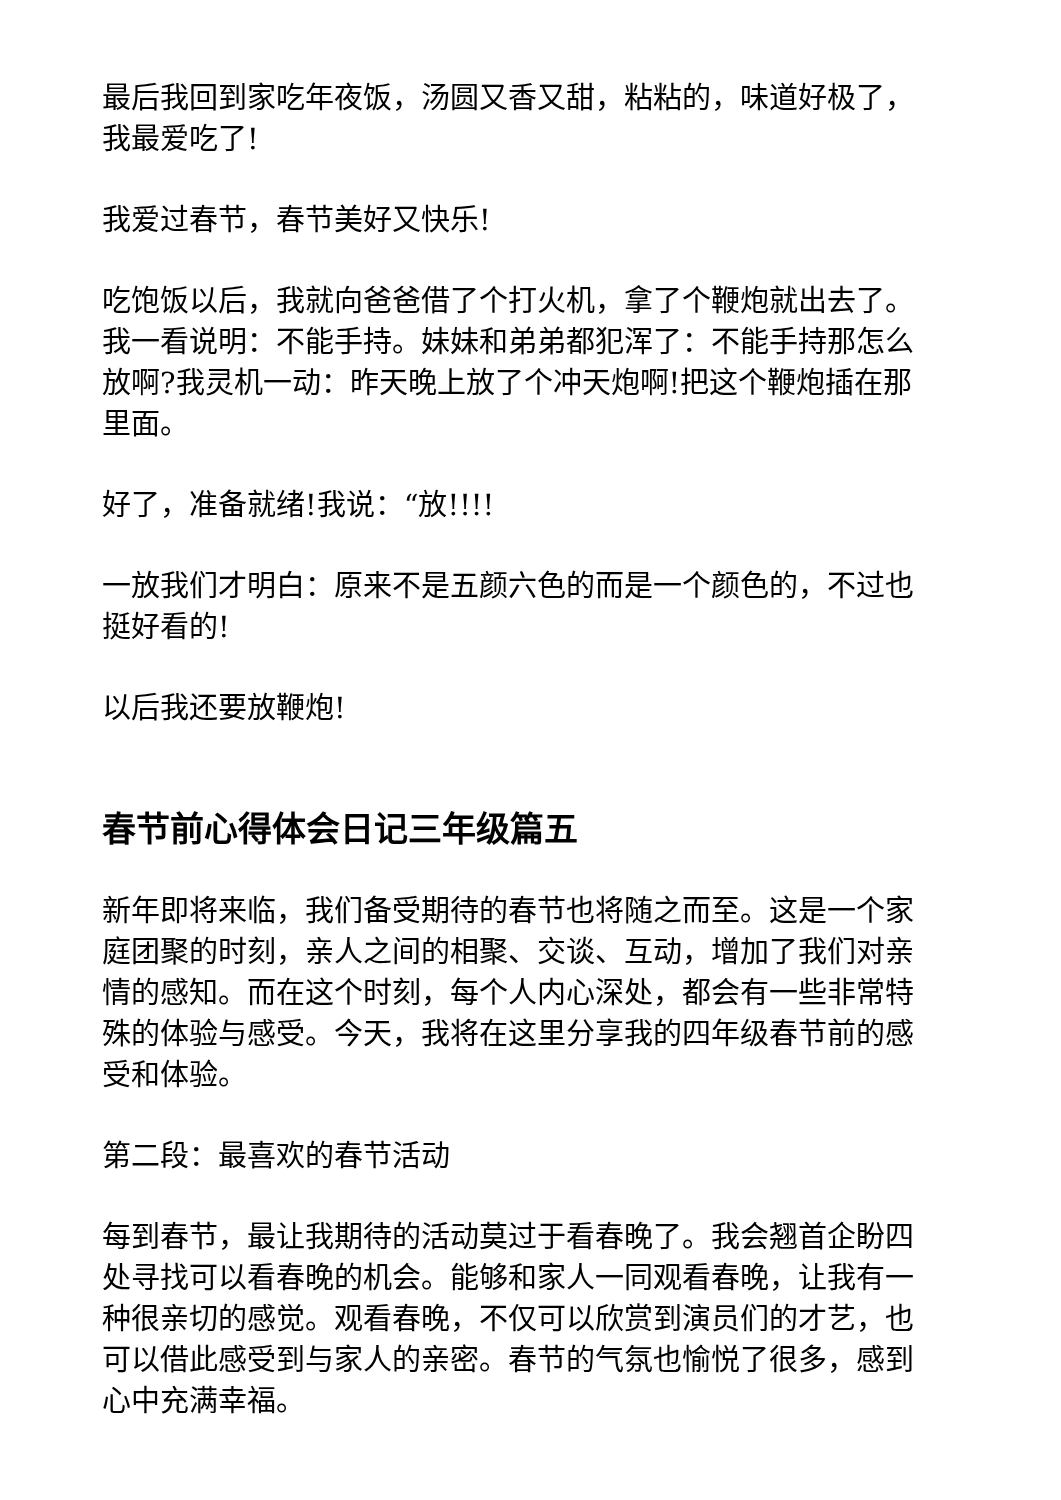最后我回到家吃年夜饭，汤圆又香又甜，粘粘的，味道好极了，我最爱吃了!
我爱过春节，春节美好又快乐!
吃饱饭以后，我就向爸爸借了个打火机，拿了个鞭炮就出去了。我一看说明：不能手持。妹妹和弟弟都犯浑了：不能手持那怎么放啊?我灵机一动：昨天晚上放了个冲天炮啊!把这个鞭炮插在那里面。
好了，准备就绪!我说：“放!!!!
一放我们才明白：原来不是五颜六色的而是一个颜色的，不过也挺好看的!
以后我还要放鞭炮!
春节前心得体会日记三年级篇五
新年即将来临，我们备受期待的春节也将随之而至。这是一个家庭团聚的时刻，亲人之间的相聚、交谈、互动，增加了我们对亲情的感知。而在这个时刻，每个人内心深处，都会有一些非常特殊的体验与感受。今天，我将在这里分享我的四年级春节前的感受和体验。
第二段：最喜欢的春节活动
每到春节，最让我期待的活动莫过于看春晚了。我会翘首企盼四处寻找可以看春晚的机会。能够和家人一同观看春晚，让我有一种很亲切的感觉。观看春晚，不仅可以欣赏到演员们的才艺，也可以借此感受到与家人的亲密。春节的气氛也愉悦了很多，感到心中充满幸福。